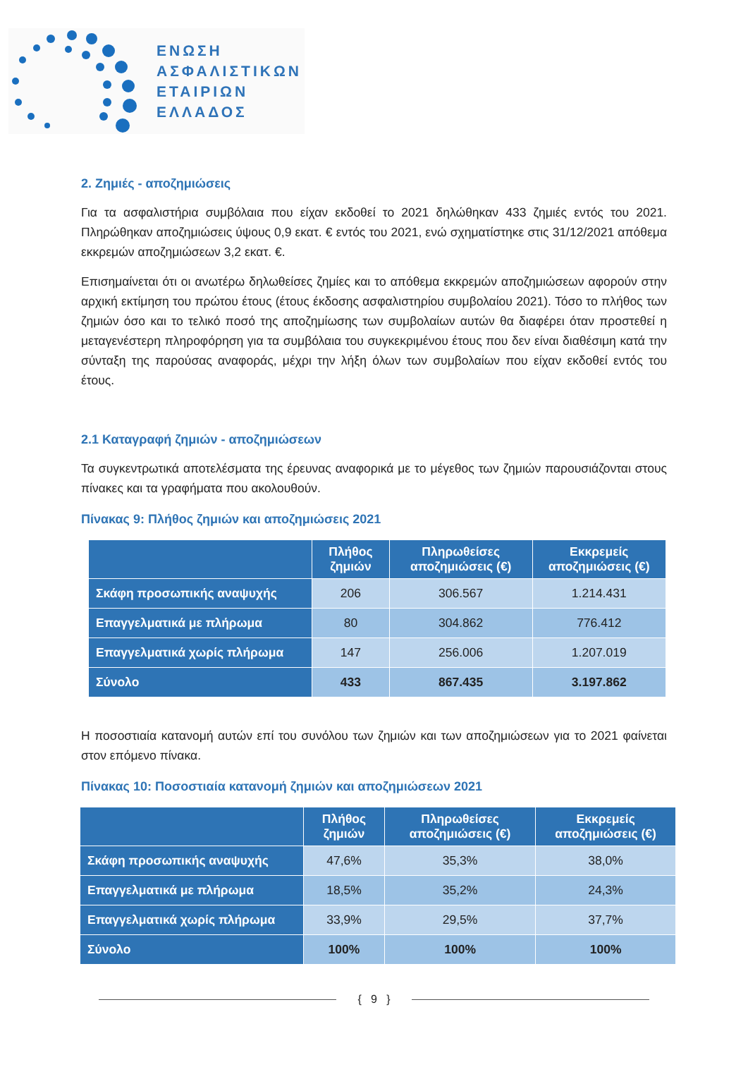ΕΝΩΣΗ
ΑΣΦΑΛΙΣΤΙΚΩΝ
ΕΤΑΙΡΙΩΝ
ΕΛΛΑΔΟΣ
2. Ζημιές - αποζημιώσεις
Για τα ασφαλιστήρια συμβόλαια που είχαν εκδοθεί το 2021 δηλώθηκαν 433 ζημιές εντός του 2021. Πληρώθηκαν αποζημιώσεις ύψους 0,9 εκατ. € εντός του 2021, ενώ σχηματίστηκε στις 31/12/2021 απόθεμα εκκρεμών αποζημιώσεων 3,2 εκατ. €.
Επισημαίνεται ότι οι ανωτέρω δηλωθείσες ζημίες και το απόθεμα εκκρεμών αποζημιώσεων αφορούν στην αρχική εκτίμηση του πρώτου έτους (έτους έκδοσης ασφαλιστηρίου συμβολαίου 2021). Τόσο το πλήθος των ζημιών όσο και το τελικό ποσό της αποζημίωσης των συμβολαίων αυτών θα διαφέρει όταν προστεθεί η μεταγενέστερη πληροφόρηση για τα συμβόλαια του συγκεκριμένου έτους που δεν είναι διαθέσιμη κατά την σύνταξη της παρούσας αναφοράς, μέχρι την λήξη όλων των συμβολαίων που είχαν εκδοθεί εντός του έτους.
2.1 Καταγραφή ζημιών - αποζημιώσεων
Τα συγκεντρωτικά αποτελέσματα της έρευνας αναφορικά με το μέγεθος των ζημιών παρουσιάζονται στους πίνακες και τα γραφήματα που ακολουθούν.
Πίνακας 9: Πλήθος ζημιών και αποζημιώσεις 2021
| | Πλήθος ζημιών | Πληρωθείσες αποζημιώσεις (€) | Εκκρεμείς αποζημιώσεις (€) |
| --- | --- | --- | --- |
| Σκάφη προσωπικής αναψυχής | 206 | 306.567 | 1.214.431 |
| Επαγγελματικά με πλήρωμα | 80 | 304.862 | 776.412 |
| Επαγγελματικά χωρίς πλήρωμα | 147 | 256.006 | 1.207.019 |
| Σύνολο | 433 | 867.435 | 3.197.862 |
Η ποσοστιαία κατανομή αυτών επί του συνόλου των ζημιών και των αποζημιώσεων για το 2021 φαίνεται στον επόμενο πίνακα.
Πίνακας 10: Ποσοστιαία κατανομή ζημιών και αποζημιώσεων 2021
| | Πλήθος ζημιών | Πληρωθείσες αποζημιώσεις (€) | Εκκρεμείς αποζημιώσεις (€) |
| --- | --- | --- | --- |
| Σκάφη προσωπικής αναψυχής | 47,6% | 35,3% | 38,0% |
| Επαγγελματικά με πλήρωμα | 18,5% | 35,2% | 24,3% |
| Επαγγελματικά χωρίς πλήρωμα | 33,9% | 29,5% | 37,7% |
| Σύνολο | 100% | 100% | 100% |
{ 9 }